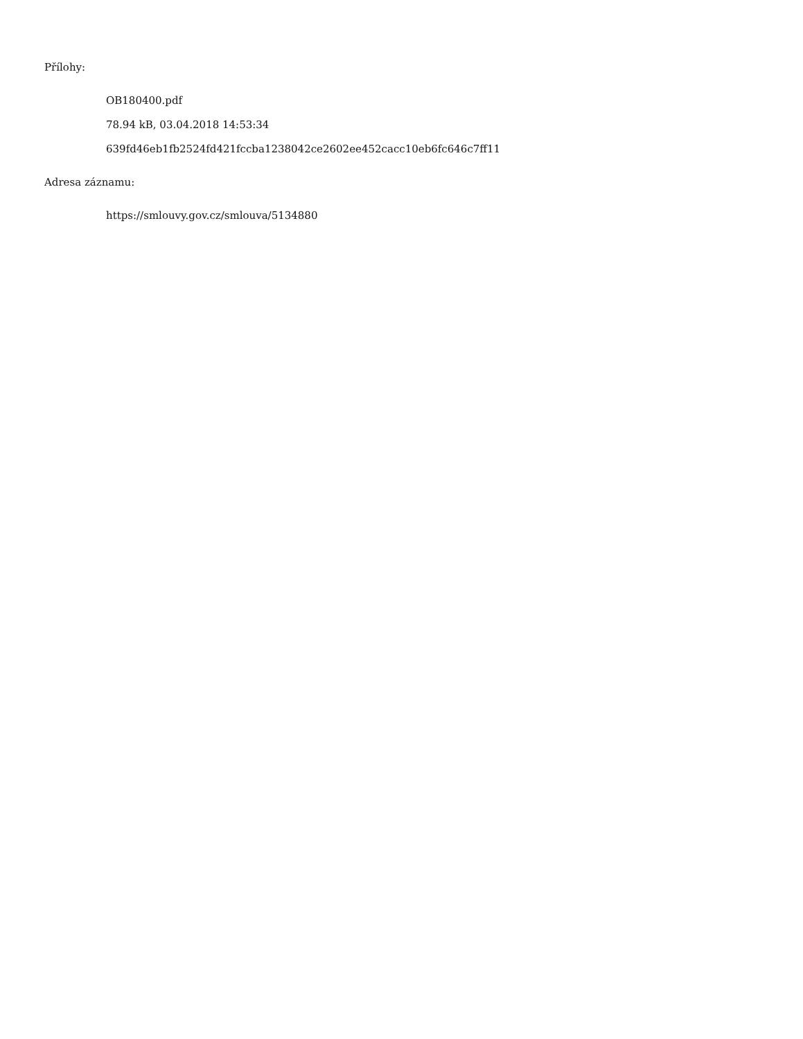Přílohy:
OB180400.pdf
78.94 kB, 03.04.2018 14:53:34
639fd46eb1fb2524fd421fccba1238042ce2602ee452cacc10eb6fc646c7ff11
Adresa záznamu:
https://smlouvy.gov.cz/smlouva/5134880